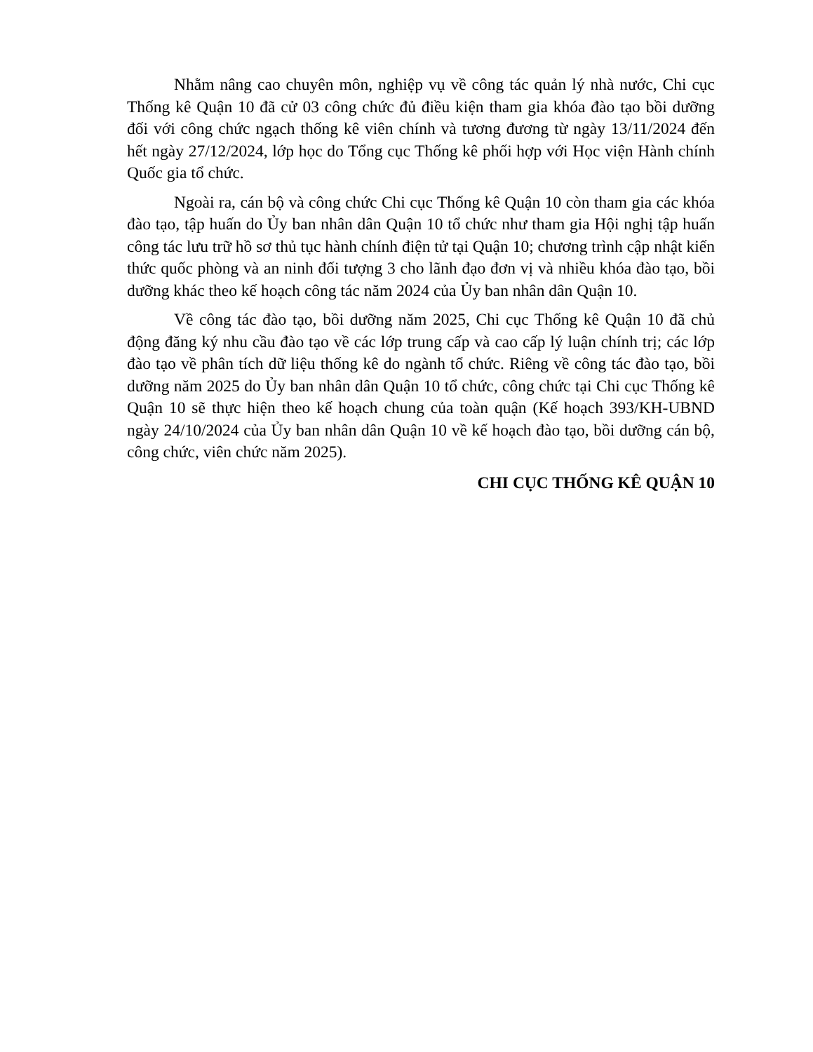Nhằm nâng cao chuyên môn, nghiệp vụ về công tác quản lý nhà nước, Chi cục Thống kê Quận 10 đã cử 03 công chức đủ điều kiện tham gia khóa đào tạo bồi dưỡng đối với công chức ngạch thống kê viên chính và tương đương từ ngày 13/11/2024 đến hết ngày 27/12/2024, lớp học do Tổng cục Thống kê phối hợp với Học viện Hành chính Quốc gia tổ chức.
Ngoài ra, cán bộ và công chức Chi cục Thống kê Quận 10 còn tham gia các khóa đào tạo, tập huấn do Ủy ban nhân dân Quận 10 tổ chức như tham gia Hội nghị tập huấn công tác lưu trữ hồ sơ thủ tục hành chính điện tử tại Quận 10; chương trình cập nhật kiến thức quốc phòng và an ninh đối tượng 3 cho lãnh đạo đơn vị và nhiều khóa đào tạo, bồi dưỡng khác theo kế hoạch công tác năm 2024 của Ủy ban nhân dân Quận 10.
Về công tác đào tạo, bồi dưỡng năm 2025, Chi cục Thống kê Quận 10 đã chủ động đăng ký nhu cầu đào tạo về các lớp trung cấp và cao cấp lý luận chính trị; các lớp đào tạo về phân tích dữ liệu thống kê do ngành tổ chức. Riêng về công tác đào tạo, bồi dưỡng năm 2025 do Ủy ban nhân dân Quận 10 tổ chức, công chức tại Chi cục Thống kê Quận 10 sẽ thực hiện theo kế hoạch chung của toàn quận (Kế hoạch 393/KH-UBND ngày 24/10/2024 của Ủy ban nhân dân Quận 10 về kế hoạch đào tạo, bồi dưỡng cán bộ, công chức, viên chức năm 2025).
CHI CỤC THỐNG KÊ QUẬN 10